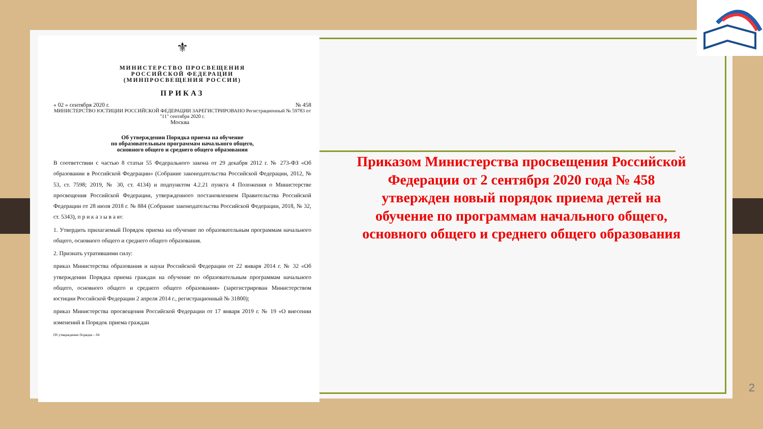⚜
МИНИСТЕРСТВО ПРОСВЕЩЕНИЯ
РОССИЙСКОЙ ФЕДЕРАЦИИ
(МИНПРОСВЕЩЕНИЯ РОССИИ)
ПРИКАЗ
« 02 » сентября 2020 г. № 458
МИНИСТЕРСТВО ЮСТИЦИИ РОССИЙСКОЙ ФЕДЕРАЦИИ ЗАРЕГИСТРИРОВАНО Регистрационный № 59783 от "11" сентября 2020 г.
Москва
Об утверждении Порядка приема на обучение
по образовательным программам начального общего,
основного общего и среднего общего образования
В соответствии с частью 8 статьи 55 Федерального закона от 29 декабря 2012 г. № 273-ФЗ «Об образовании в Российской Федерации» (Собрание законодательства Российской Федерации, 2012, № 53, ст. 7598; 2019, № 30, ст. 4134) и подпунктом 4.2.21 пункта 4 Положения о Министерстве просвещения Российской Федерации, утвержденного постановлением Правительства Российской Федерации от 28 июля 2018 г. № 884 (Собрание законодательства Российской Федерации, 2018, № 32, ст. 5343), п р и к а з ы в а ю:
1. Утвердить прилагаемый Порядок приема на обучение по образовательным программам начального общего, основного общего и среднего общего образования.
2. Признать утратившими силу:
приказ Министерства образования и науки Российской Федерации от 22 января 2014 г. № 32 «Об утверждении Порядка приема граждан на обучение по образовательным программам начального общего, основного общего и среднего общего образования» (зарегистрирован Министерством юстиции Российской Федерации 2 апреля 2014 г., регистрационный № 31800);
приказ Министерства просвещения Российской Федерации от 17 января 2019 г. № 19 «О внесении изменений в Порядок приема граждан
Об утверждении Порядка – 04
Приказом Министерства просвещения Российской Федерации от 2 сентября 2020 года № 458 утвержден новый порядок приема детей на обучение по программам начального общего, основного общего и среднего общего образования
2